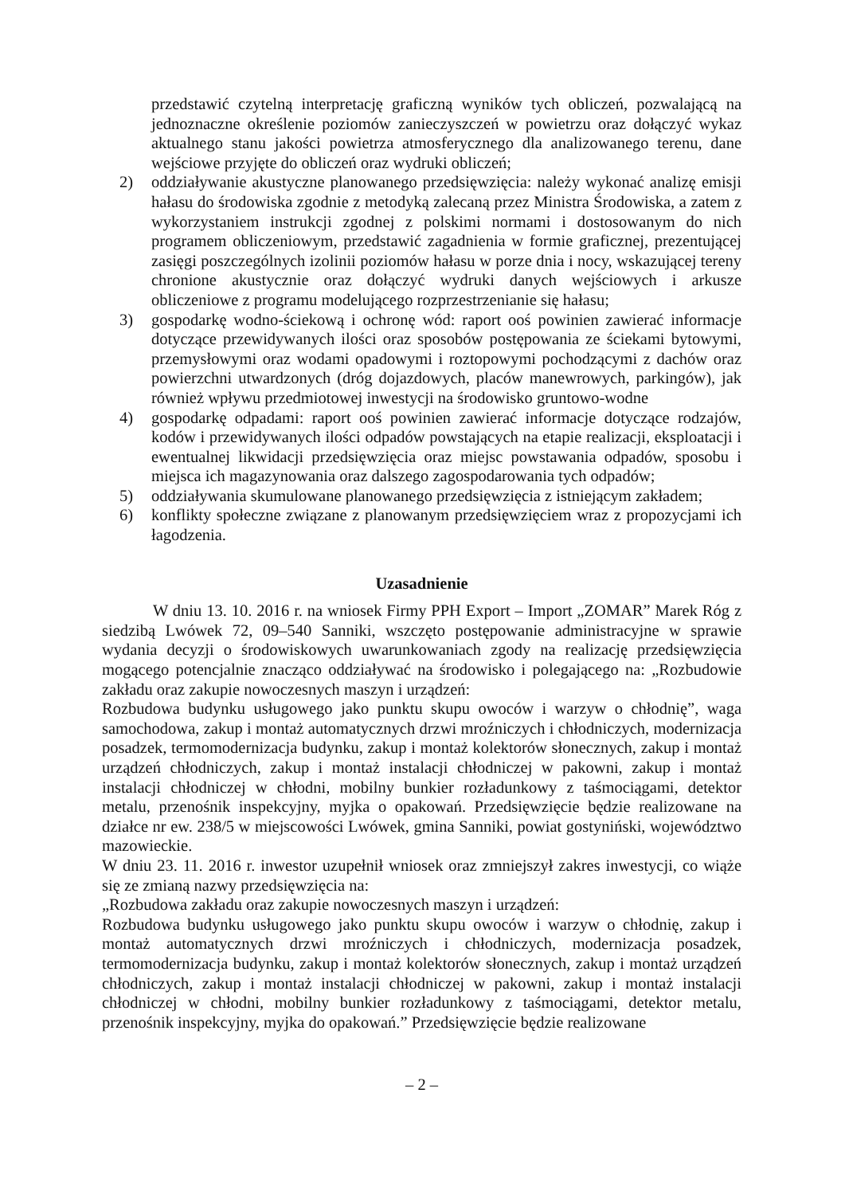przedstawić czytelną interpretację graficzną wyników tych obliczeń, pozwalającą na jednoznaczne określenie poziomów zanieczyszczeń w powietrzu oraz dołączyć wykaz aktualnego stanu jakości powietrza atmosferycznego dla analizowanego terenu, dane wejściowe przyjęte do obliczeń oraz wydruki obliczeń;
2) oddziaływanie akustyczne planowanego przedsięwzięcia: należy wykonać analizę emisji hałasu do środowiska zgodnie z metodyką zalecaną przez Ministra Środowiska, a zatem z wykorzystaniem instrukcji zgodnej z polskimi normami i dostosowanym do nich programem obliczeniowym, przedstawić zagadnienia w formie graficznej, prezentującej zasięgi poszczególnych izolinii poziomów hałasu w porze dnia i nocy, wskazującej tereny chronione akustycznie oraz dołączyć wydruki danych wejściowych i arkusze obliczeniowe z programu modelującego rozprzestrzenianie się hałasu;
3) gospodarkę wodno-ściekową i ochronę wód: raport ooś powinien zawierać informacje dotyczące przewidywanych ilości oraz sposobów postępowania ze ściekami bytowymi, przemysłowymi oraz wodami opadowymi i roztopowymi pochodzącymi z dachów oraz powierzchni utwardzonych (dróg dojazdowych, placów manewrowych, parkingów), jak również wpływu przedmiotowej inwestycji na środowisko gruntowo-wodne
4) gospodarkę odpadami: raport ooś powinien zawierać informacje dotyczące rodzajów, kodów i przewidywanych ilości odpadów powstających na etapie realizacji, eksploatacji i ewentualnej likwidacji przedsięwzięcia oraz miejsc powstawania odpadów, sposobu i miejsca ich magazynowania oraz dalszego zagospodarowania tych odpadów;
5) oddziaływania skumulowane planowanego przedsięwzięcia z istniejącym zakładem;
6) konflikty społeczne związane z planowanym przedsięwzięciem wraz z propozycjami ich łagodzenia.
Uzasadnienie
W dniu 13. 10. 2016 r. na wniosek Firmy PPH Export – Import „ZOMAR” Marek Róg z siedzibą Lwówek 72, 09–540 Sanniki, wszczęto postępowanie administracyjne w sprawie wydania decyzji o środowiskowych uwarunkowaniach zgody na realizację przedsięwzięcia mogącego potencjalnie znacząco oddziaływać na środowisko i polegającego na: „Rozbudowie zakładu oraz zakupie nowoczesnych maszyn i urządzeń:
Rozbudowa budynku usługowego jako punktu skupu owoców i warzyw o chłodnię”, waga samochodowa, zakup i montaż automatycznych drzwi mroźniczych i chłodniczych, modernizacja posadzek, termomodernizacja budynku, zakup i montaż kolektorów słonecznych, zakup i montaż urządzeń chłodniczych, zakup i montaż instalacji chłodniczej w pakowni, zakup i montaż instalacji chłodniczej w chłodni, mobilny bunkier rozładunkowy z taśmociągami, detektor metalu, przenośnik inspekcyjny, myjka o opakowań. Przedsięwzięcie będzie realizowane na działce nr ew. 238/5 w miejscowości Lwówek, gmina Sanniki, powiat gostyniński, województwo mazowieckie.
W dniu 23. 11. 2016 r. inwestor uzupełnił wniosek oraz zmniejszył zakres inwestycji, co wiąże się ze zmianą nazwy przedsięwzięcia na:
„Rozbudowa zakładu oraz zakupie nowoczesnych maszyn i urządzeń:
Rozbudowa budynku usługowego jako punktu skupu owoców i warzyw o chłodnię, zakup i montaż automatycznych drzwi mroźniczych i chłodniczych, modernizacja posadzek, termomodernizacja budynku, zakup i montaż kolektorów słonecznych, zakup i montaż urządzeń chłodniczych, zakup i montaż instalacji chłodniczej w pakowni, zakup i montaż instalacji chłodniczej w chłodni, mobilny bunkier rozładunkowy z taśmociągami, detektor metalu, przenośnik inspekcyjny, myjka do opakowań.” Przedsięwzięcie będzie realizowane
– 2 –